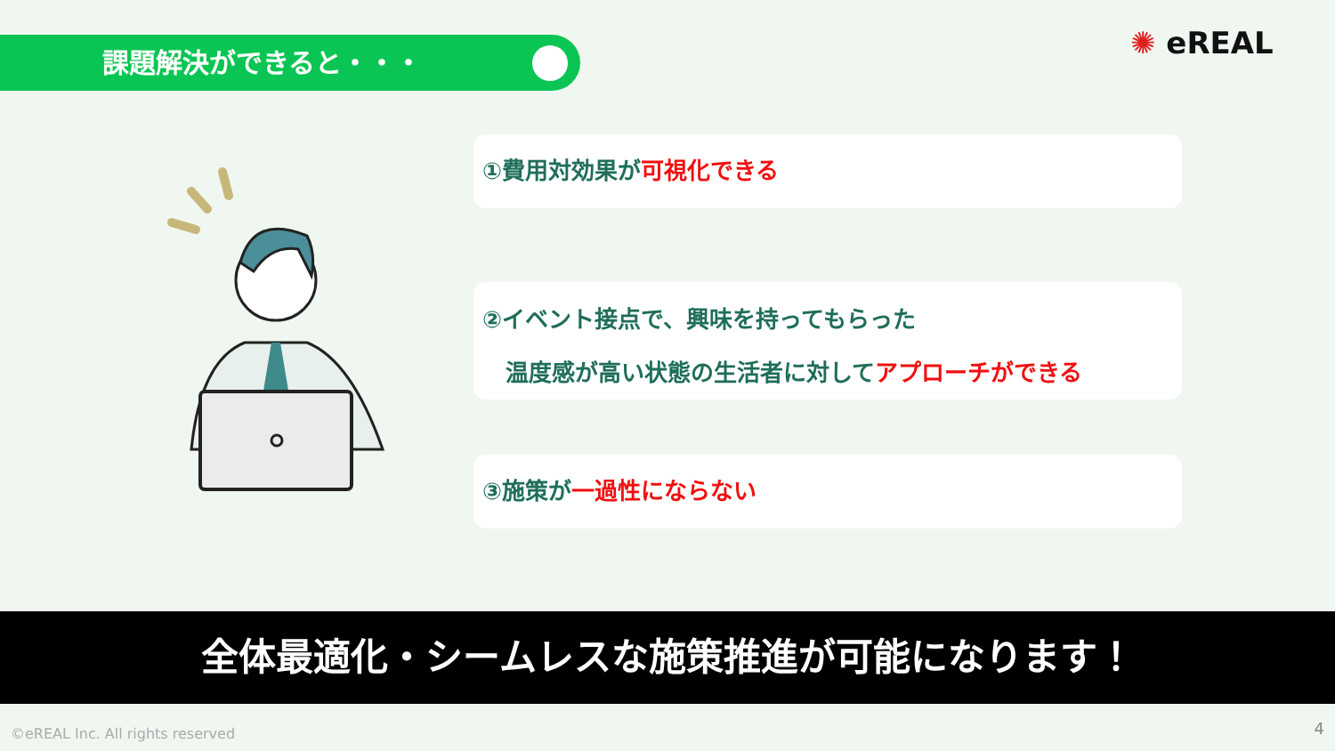課題解決ができると・・・ ✺ eREAL
①費用対効果が可視化できる
②イベント接点で、興味を持ってもらった
　温度感が高い状態の生活者に対してアプローチができる
③施策が一過性にならない
全体最適化・シームレスな施策推進が可能になります！
©eREAL Inc. All rights reserved
4